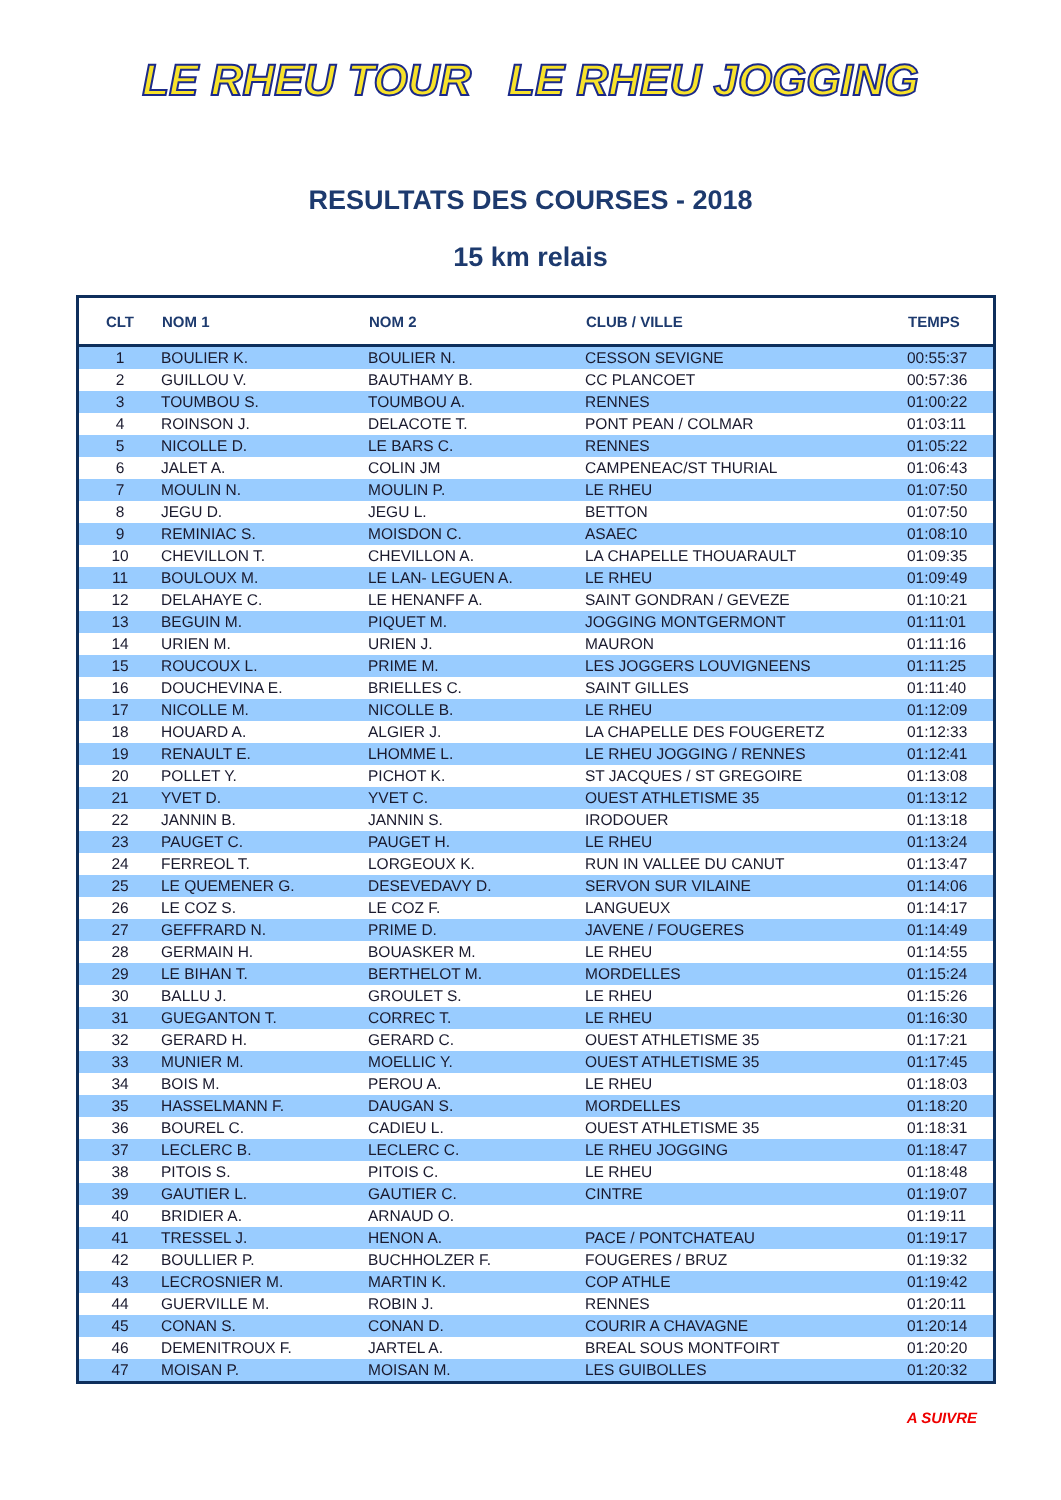LE RHEU TOUR LE RHEU JOGGING
RESULTATS DES COURSES - 2018
15 km relais
| CLT | NOM 1 | NOM 2 | CLUB / VILLE | TEMPS |
| --- | --- | --- | --- | --- |
| 1 | BOULIER K. | BOULIER N. | CESSON SEVIGNE | 00:55:37 |
| 2 | GUILLOU V. | BAUTHAMY B. | CC PLANCOET | 00:57:36 |
| 3 | TOUMBOU S. | TOUMBOU A. | RENNES | 01:00:22 |
| 4 | ROINSON J. | DELACOTE T. | PONT PEAN / COLMAR | 01:03:11 |
| 5 | NICOLLE D. | LE BARS C. | RENNES | 01:05:22 |
| 6 | JALET A. | COLIN JM | CAMPENEAC/ST THURIAL | 01:06:43 |
| 7 | MOULIN N. | MOULIN P. | LE RHEU | 01:07:50 |
| 8 | JEGU D. | JEGU L. | BETTON | 01:07:50 |
| 9 | REMINIAC S. | MOISDON C. | ASAEC | 01:08:10 |
| 10 | CHEVILLON T. | CHEVILLON A. | LA CHAPELLE THOUARAULT | 01:09:35 |
| 11 | BOULOUX M. | LE LAN- LEGUEN A. | LE RHEU | 01:09:49 |
| 12 | DELAHAYE C. | LE HENANFF A. | SAINT GONDRAN / GEVEZE | 01:10:21 |
| 13 | BEGUIN M. | PIQUET M. | JOGGING MONTGERMONT | 01:11:01 |
| 14 | URIEN M. | URIEN J. | MAURON | 01:11:16 |
| 15 | ROUCOUX L. | PRIME M. | LES JOGGERS LOUVIGNEENS | 01:11:25 |
| 16 | DOUCHEVINA E. | BRIELLES C. | SAINT GILLES | 01:11:40 |
| 17 | NICOLLE M. | NICOLLE B. | LE RHEU | 01:12:09 |
| 18 | HOUARD A. | ALGIER J. | LA CHAPELLE DES FOUGERETZ | 01:12:33 |
| 19 | RENAULT E. | LHOMME L. | LE RHEU JOGGING / RENNES | 01:12:41 |
| 20 | POLLET Y. | PICHOT K. | ST JACQUES / ST GREGOIRE | 01:13:08 |
| 21 | YVET D. | YVET C. | OUEST ATHLETISME 35 | 01:13:12 |
| 22 | JANNIN B. | JANNIN S. | IRODOUER | 01:13:18 |
| 23 | PAUGET C. | PAUGET H. | LE RHEU | 01:13:24 |
| 24 | FERREOL T. | LORGEOUX K. | RUN IN VALLEE DU CANUT | 01:13:47 |
| 25 | LE QUEMENER G. | DESEVEDAVY D. | SERVON SUR VILAINE | 01:14:06 |
| 26 | LE COZ S. | LE COZ F. | LANGUEUX | 01:14:17 |
| 27 | GEFFRARD N. | PRIME D. | JAVENE / FOUGERES | 01:14:49 |
| 28 | GERMAIN H. | BOUASKER M. | LE RHEU | 01:14:55 |
| 29 | LE BIHAN T. | BERTHELOT M. | MORDELLES | 01:15:24 |
| 30 | BALLU J. | GROULET S. | LE RHEU | 01:15:26 |
| 31 | GUEGANTON T. | CORREC T. | LE RHEU | 01:16:30 |
| 32 | GERARD H. | GERARD C. | OUEST ATHLETISME 35 | 01:17:21 |
| 33 | MUNIER M. | MOELLIC Y. | OUEST ATHLETISME 35 | 01:17:45 |
| 34 | BOIS M. | PEROU A. | LE RHEU | 01:18:03 |
| 35 | HASSELMANN F. | DAUGAN S. | MORDELLES | 01:18:20 |
| 36 | BOUREL C. | CADIEU L. | OUEST ATHLETISME 35 | 01:18:31 |
| 37 | LECLERC B. | LECLERC C. | LE RHEU JOGGING | 01:18:47 |
| 38 | PITOIS S. | PITOIS C. | LE RHEU | 01:18:48 |
| 39 | GAUTIER L. | GAUTIER C. | CINTRE | 01:19:07 |
| 40 | BRIDIER A. | ARNAUD O. | | 01:19:11 |
| 41 | TRESSEL J. | HENON A. | PACE / PONTCHATEAU | 01:19:17 |
| 42 | BOULLIER P. | BUCHHOLZER F. | FOUGERES / BRUZ | 01:19:32 |
| 43 | LECROSNIER M. | MARTIN K. | COP ATHLE | 01:19:42 |
| 44 | GUERVILLE M. | ROBIN J. | RENNES | 01:20:11 |
| 45 | CONAN S. | CONAN D. | COURIR A CHAVAGNE | 01:20:14 |
| 46 | DEMENITROUX F. | JARTEL A. | BREAL SOUS MONTFOIRT | 01:20:20 |
| 47 | MOISAN P. | MOISAN M. | LES GUIBOLLES | 01:20:32 |
A SUIVRE